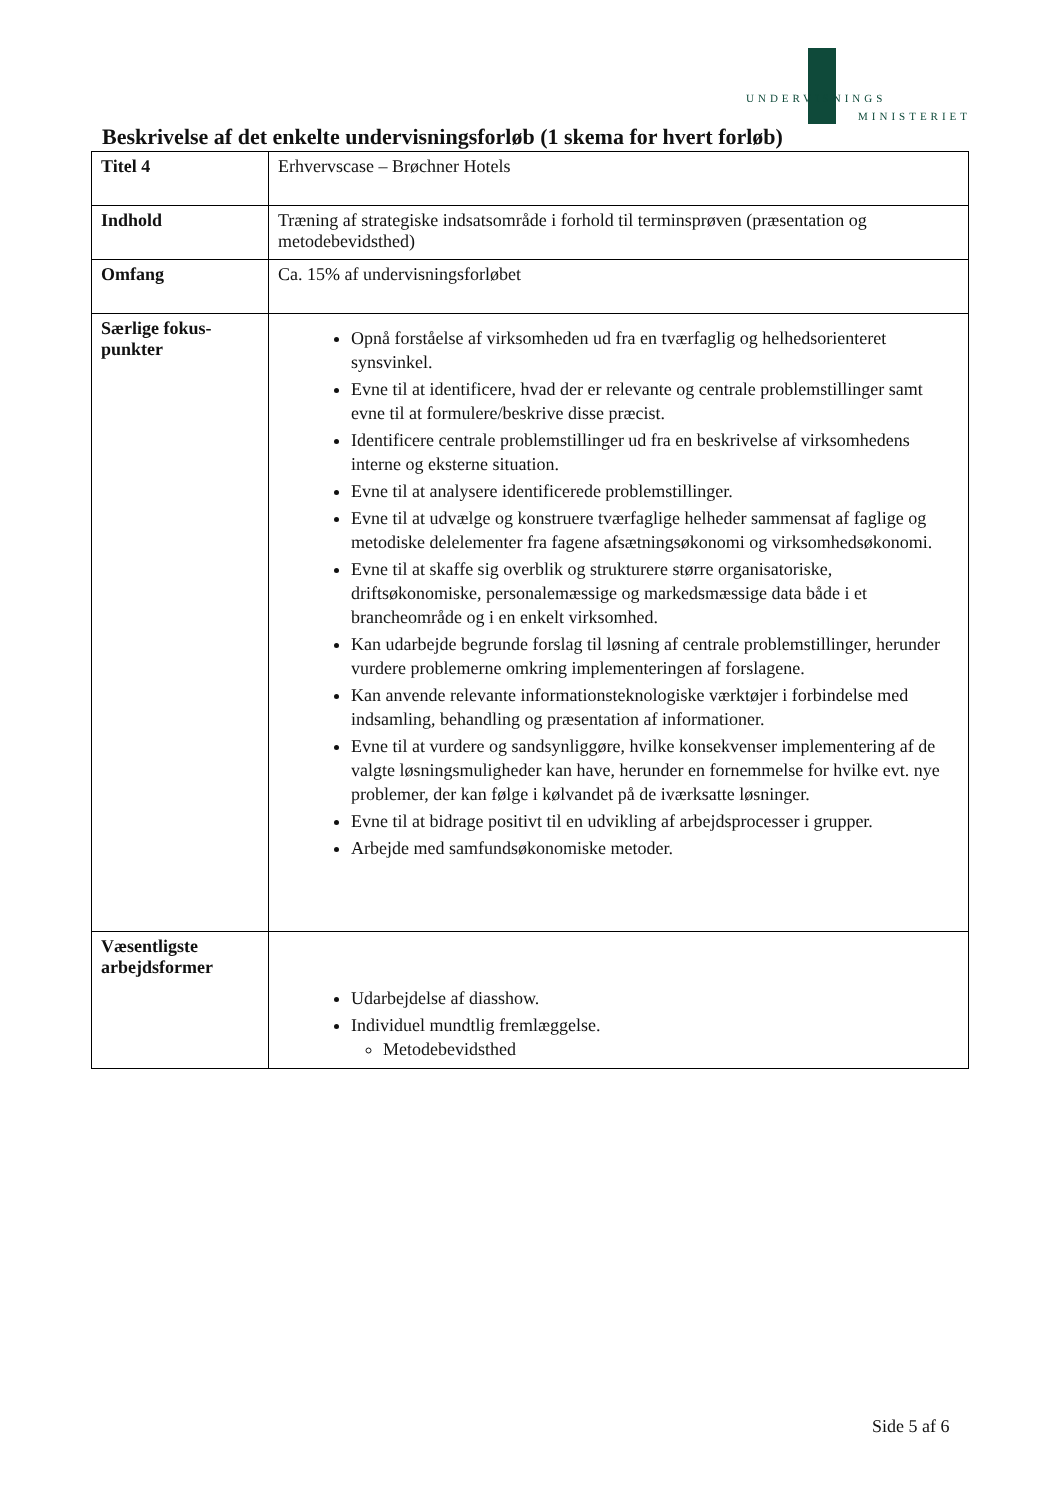UNDERVISNINGS
MINISTERIET
Beskrivelse af det enkelte undervisningsforløb (1 skema for hvert forløb)
| Titel 4 | Erhvervscase – Brøchner Hotels |
| Indhold | Træning af strategiske indsatsområde i forhold til terminsprøven (præsentation og metodebevidsthed) |
| Omfang | Ca. 15% af undervisningsforløbet |
| Særlige fokus- punkter | Opnå forståelse af virksomheden ud fra en tværfaglig og helhedsorienteret synsvinkel. Evne til at identificere, hvad der er relevante og centrale problemstillinger samt evne til at formulere/beskrive disse præcist. Identificere centrale problemstillinger ud fra en beskrivelse af virksomhedens interne og eksterne situation. Evne til at analysere identificerede problemstillinger. Evne til at udvælge og konstruere tværfaglige helheder sammensat af faglige og metodiske delelementer fra fagene afsætningsøkonomi og virksomhedsøkonomi. Evne til at skaffe sig overblik og strukturere større organisatoriske, driftsøkonomiske, personalemæssige og markedsmæssige data både i et brancheområde og i en enkelt virksomhed. Kan udarbejde begrunde forslag til løsning af centrale problemstillinger, herunder vurdere problemerne omkring implementeringen af forslagene. Kan anvende relevante informationsteknologiske værktøjer i forbindelse med indsamling, behandling og præsentation af informationer. Evne til at vurdere og sandsynliggøre, hvilke konsekvenser implementering af de valgte løsningsmuligheder kan have, herunder en fornemmelse for hvilke evt. nye problemer, der kan følge i kølvandet på de iværksatte løsninger. Evne til at bidrage positivt til en udvikling af arbejdsprocesser i grupper. Arbejde med samfundsøkonomiske metoder. |
| Væsentligste arbejdsformer | Udarbejdelse af diasshow. Individuel mundtlig fremlæggelse. Metodebevidsthed |
Side 5 af 6